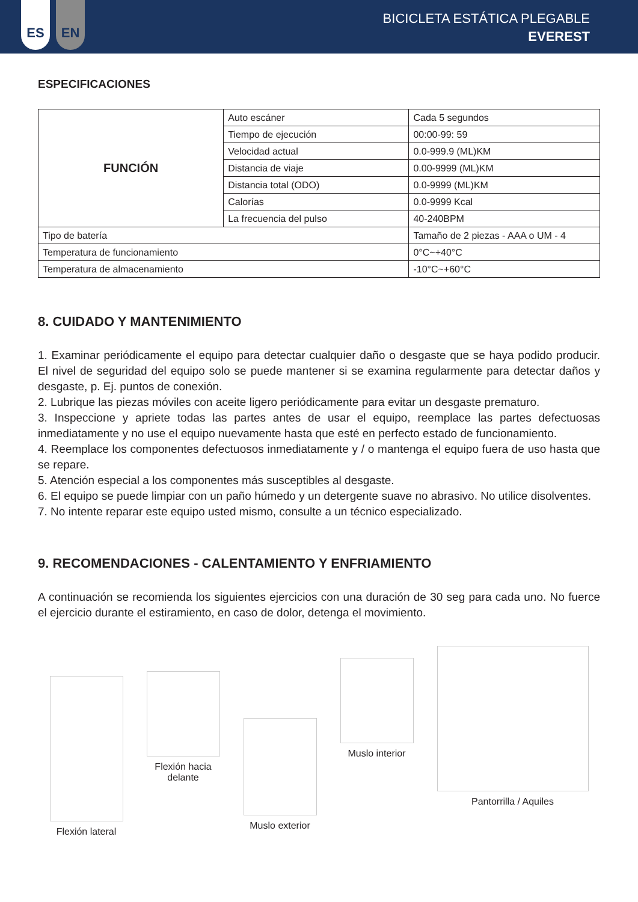ES EN
BICICLETA ESTÁTICA PLEGABLE
EVEREST
ESPECIFICACIONES
| FUNCIÓN | Auto escáner | Cada 5 segundos |
| | Tiempo de ejecución | 00:00-99: 59 |
| | Velocidad actual | 0.0-999.9 (ML)KM |
| | Distancia de viaje | 0.00-9999 (ML)KM |
| | Distancia total (ODO) | 0.0-9999 (ML)KM |
| | Calorías | 0.0-9999 Kcal |
| | La frecuencia del pulso | 40-240BPM |
| Tipo de batería | | Tamaño de 2 piezas - AAA o UM - 4 |
| Temperatura de funcionamiento | | 0°C~+40°C |
| Temperatura de almacenamiento | | -10°C~+60°C |
8. CUIDADO Y MANTENIMIENTO
1. Examinar periódicamente el equipo para detectar cualquier daño o desgaste que se haya podido producir. El nivel de seguridad del equipo solo se puede mantener si se examina regularmente para detectar daños y desgaste, p. Ej. puntos de conexión.
2. Lubrique las piezas móviles con aceite ligero periódicamente para evitar un desgaste prematuro.
3. Inspeccione y apriete todas las partes antes de usar el equipo, reemplace las partes defectuosas inmediatamente y no use el equipo nuevamente hasta que esté en perfecto estado de funcionamiento.
4. Reemplace los componentes defectuosos inmediatamente y / o mantenga el equipo fuera de uso hasta que se repare.
5. Atención especial a los componentes más susceptibles al desgaste.
6. El equipo se puede limpiar con un paño húmedo y un detergente suave no abrasivo. No utilice disolventes.
7. No intente reparar este equipo usted mismo, consulte a un técnico especializado.
9. RECOMENDACIONES - CALENTAMIENTO Y ENFRIAMIENTO
A continuación se recomienda los siguientes ejercicios con una duración de 30 seg para cada uno. No fuerce el ejercicio durante el estiramiento, en caso de dolor, detenga el movimiento.
Flexión lateral
Flexión hacia
delante
Muslo exterior
Muslo interior
Pantorrilla / Aquiles